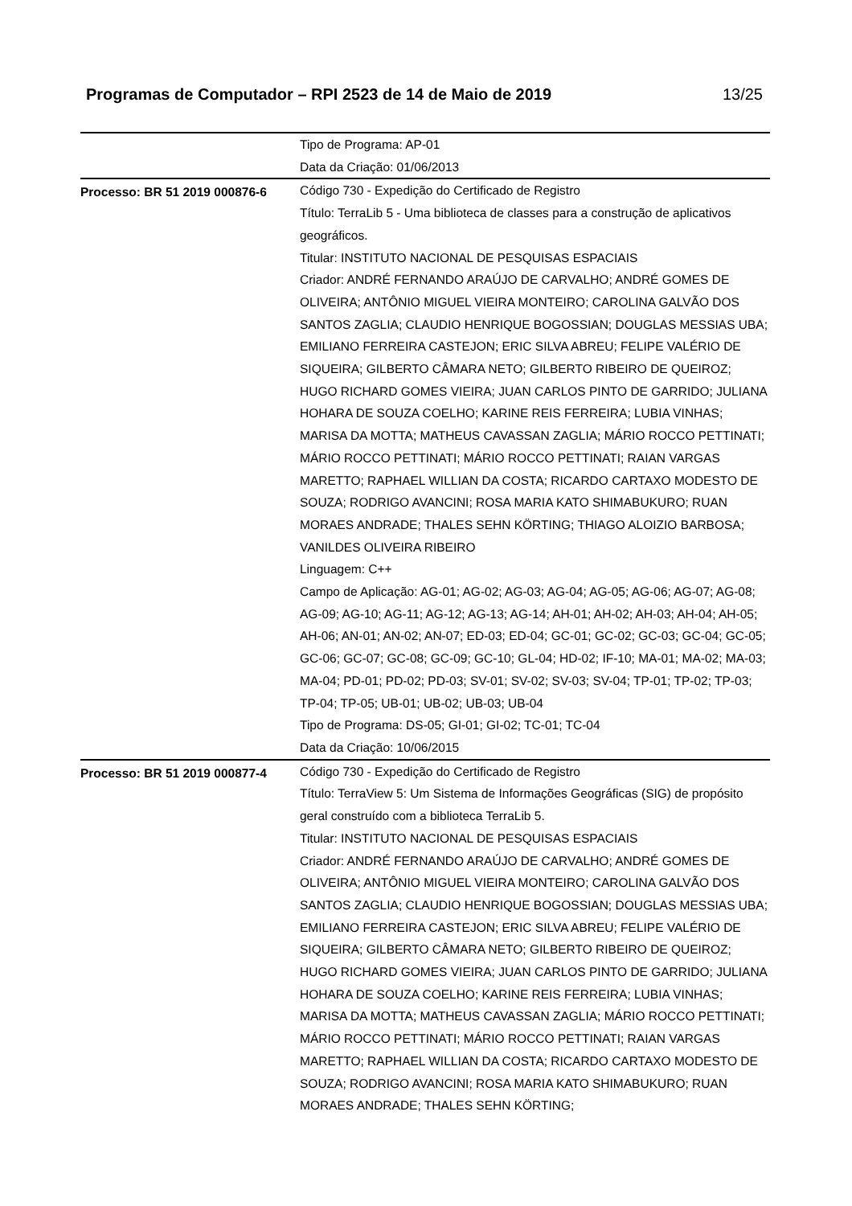Programas de Computador – RPI 2523 de 14 de Maio de 2019 13/25
| | Tipo de Programa: AP-01 Data da Criação: 01/06/2013 |
| Processo: BR 51 2019 000876-6 | Código 730 - Expedição do Certificado de Registro Título: TerraLib 5 - Uma biblioteca de classes para a construção de aplicativos geográficos. Titular: INSTITUTO NACIONAL DE PESQUISAS ESPACIAIS Criador: ANDRÉ FERNANDO ARAÚJO DE CARVALHO; ANDRÉ GOMES DE OLIVEIRA; ANTÔNIO MIGUEL VIEIRA MONTEIRO; CAROLINA GALVÃO DOS SANTOS ZAGLIA; CLAUDIO HENRIQUE BOGOSSIAN; DOUGLAS MESSIAS UBA; EMILIANO FERREIRA CASTEJON; ERIC SILVA ABREU; FELIPE VALÉRIO DE SIQUEIRA; GILBERTO CÂMARA NETO; GILBERTO RIBEIRO DE QUEIROZ; HUGO RICHARD GOMES VIEIRA; JUAN CARLOS PINTO DE GARRIDO; JULIANA HOHARA DE SOUZA COELHO; KARINE REIS FERREIRA; LUBIA VINHAS; MARISA DA MOTTA; MATHEUS CAVASSAN ZAGLIA; MÁRIO ROCCO PETTINATI; MÁRIO ROCCO PETTINATI; MÁRIO ROCCO PETTINATI; RAIAN VARGAS MARETTO; RAPHAEL WILLIAN DA COSTA; RICARDO CARTAXO MODESTO DE SOUZA; RODRIGO AVANCINI; ROSA MARIA KATO SHIMABUKURO; RUAN MORAES ANDRADE; THALES SEHN KÖRTING; THIAGO ALOIZIO BARBOSA; VANILDES OLIVEIRA RIBEIRO Linguagem: C++ Campo de Aplicação: AG-01; AG-02; AG-03; AG-04; AG-05; AG-06; AG-07; AG-08; AG-09; AG-10; AG-11; AG-12; AG-13; AG-14; AH-01; AH-02; AH-03; AH-04; AH-05; AH-06; AN-01; AN-02; AN-07; ED-03; ED-04; GC-01; GC-02; GC-03; GC-04; GC-05; GC-06; GC-07; GC-08; GC-09; GC-10; GL-04; HD-02; IF-10; MA-01; MA-02; MA-03; MA-04; PD-01; PD-02; PD-03; SV-01; SV-02; SV-03; SV-04; TP-01; TP-02; TP-03; TP-04; TP-05; UB-01; UB-02; UB-03; UB-04 Tipo de Programa: DS-05; GI-01; GI-02; TC-01; TC-04 Data da Criação: 10/06/2015 |
| Processo: BR 51 2019 000877-4 | Código 730 - Expedição do Certificado de Registro Título: TerraView 5: Um Sistema de Informações Geográficas (SIG) de propósito geral construído com a biblioteca TerraLib 5. Titular: INSTITUTO NACIONAL DE PESQUISAS ESPACIAIS Criador: ANDRÉ FERNANDO ARAÚJO DE CARVALHO; ANDRÉ GOMES DE OLIVEIRA; ANTÔNIO MIGUEL VIEIRA MONTEIRO; CAROLINA GALVÃO DOS SANTOS ZAGLIA; CLAUDIO HENRIQUE BOGOSSIAN; DOUGLAS MESSIAS UBA; EMILIANO FERREIRA CASTEJON; ERIC SILVA ABREU; FELIPE VALÉRIO DE SIQUEIRA; GILBERTO CÂMARA NETO; GILBERTO RIBEIRO DE QUEIROZ; HUGO RICHARD GOMES VIEIRA; JUAN CARLOS PINTO DE GARRIDO; JULIANA HOHARA DE SOUZA COELHO; KARINE REIS FERREIRA; LUBIA VINHAS; MARISA DA MOTTA; MATHEUS CAVASSAN ZAGLIA; MÁRIO ROCCO PETTINATI; MÁRIO ROCCO PETTINATI; MÁRIO ROCCO PETTINATI; RAIAN VARGAS MARETTO; RAPHAEL WILLIAN DA COSTA; RICARDO CARTAXO MODESTO DE SOUZA; RODRIGO AVANCINI; ROSA MARIA KATO SHIMABUKURO; RUAN MORAES ANDRADE; THALES SEHN KÖRTING; |